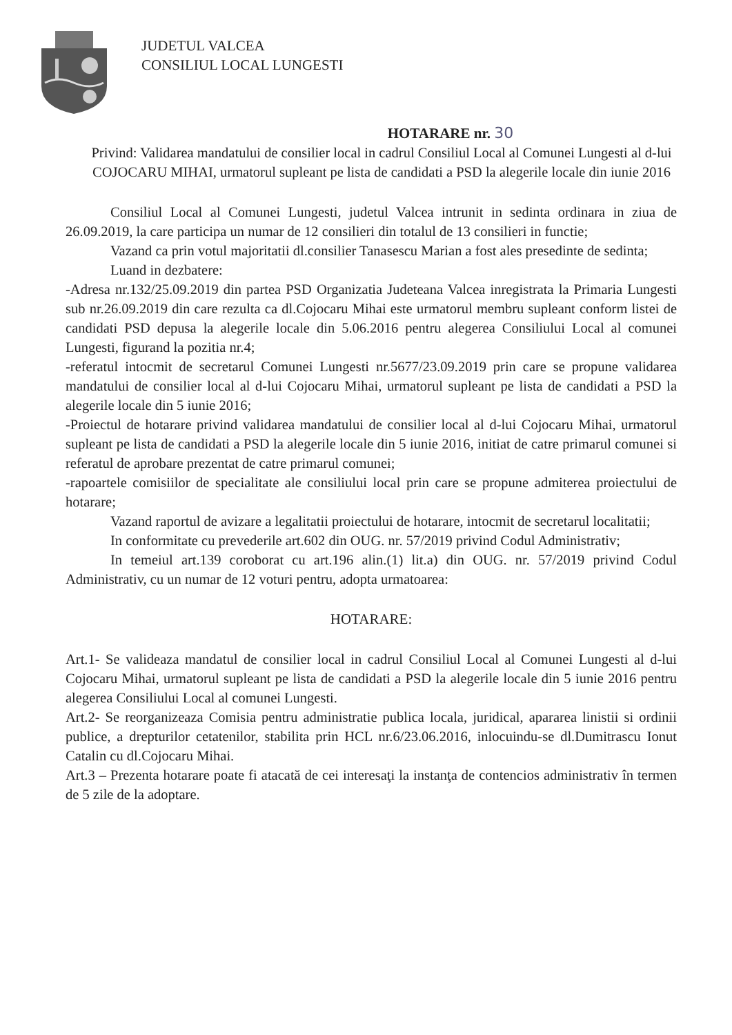JUDETUL VALCEA
CONSILIUL LOCAL LUNGESTI
HOTARARE nr. 30
Privind: Validarea mandatului de consilier local in cadrul Consiliul Local al Comunei Lungesti al d-lui COJOCARU MIHAI, urmatorul supleant pe lista de candidati a PSD la alegerile locale din iunie 2016
Consiliul Local al Comunei Lungesti, judetul Valcea intrunit in sedinta ordinara in ziua de 26.09.2019, la care participa un numar de 12 consilieri din totalul de 13 consilieri in functie;
Vazand ca prin votul majoritatii dl.consilier Tanasescu Marian a fost ales presedinte de sedinta;
Luand in dezbatere:
-Adresa nr.132/25.09.2019 din partea PSD Organizatia Judeteana Valcea inregistrata la Primaria Lungesti sub nr.26.09.2019 din care rezulta ca dl.Cojocaru Mihai este urmatorul membru supleant conform listei de candidati PSD depusa la alegerile locale din 5.06.2016 pentru alegerea Consiliului Local al comunei Lungesti, figurand la pozitia nr.4;
-referatul intocmit de secretarul Comunei Lungesti nr.5677/23.09.2019 prin care se propune validarea mandatului de consilier local al d-lui Cojocaru Mihai, urmatorul supleant pe lista de candidati a PSD la alegerile locale din 5 iunie 2016;
-Proiectul de hotarare privind validarea mandatului de consilier local al d-lui Cojocaru Mihai, urmatorul supleant pe lista de candidati a PSD la alegerile locale din 5 iunie 2016, initiat de catre primarul comunei si referatul de aprobare prezentat de catre primarul comunei;
-rapoartele comisiilor de specialitate ale consiliului local prin care se propune admiterea proiectului de hotarare;
Vazand raportul de avizare a legalitatii proiectului de hotarare, intocmit de secretarul localitatii;
In conformitate cu prevederile art.602 din OUG. nr. 57/2019 privind Codul Administrativ;
In temeiul art.139 coroborat cu art.196 alin.(1) lit.a) din OUG. nr. 57/2019 privind Codul Administrativ, cu un numar de 12 voturi pentru, adopta urmatoarea:
HOTARARE:
Art.1- Se valideaza mandatul de consilier local in cadrul Consiliul Local al Comunei Lungesti al d-lui Cojocaru Mihai, urmatorul supleant pe lista de candidati a PSD la alegerile locale din 5 iunie 2016 pentru alegerea Consiliului Local al comunei Lungesti.
Art.2- Se reorganizeaza Comisia pentru administratie publica locala, juridical, apararea linistii si ordinii publice, a drepturilor cetatenilor, stabilita prin HCL nr.6/23.06.2016, inlocuindu-se dl.Dumitrascu Ionut Catalin cu dl.Cojocaru Mihai.
Art.3 – Prezenta hotarare poate fi atacată de cei interesaţi la instanţa de contencios administrativ în termen de 5 zile de la adoptare.